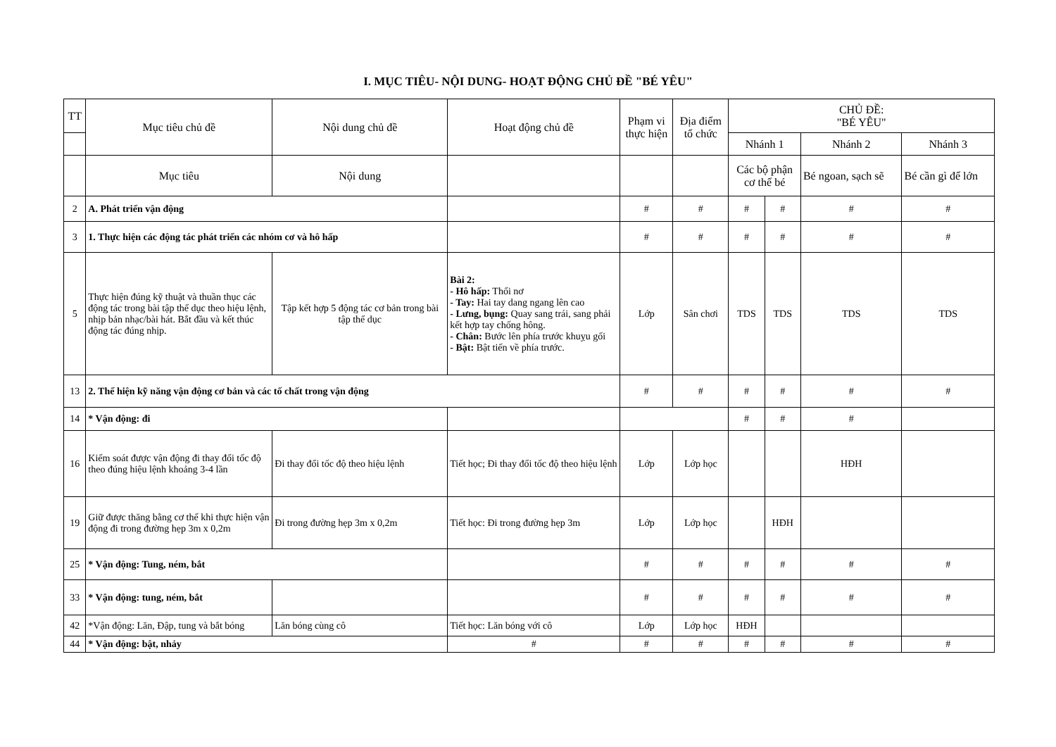I. MỤC TIÊU- NỘI DUNG- HOẠT ĐỘNG CHỦ ĐỀ "BÉ YÊU"
| TT | Mục tiêu chủ đề | Nội dung chủ đề | Hoạt động chủ đề | Phạm vi thực hiện | Địa điểm tổ chức | CHỦ ĐỀ: "BÉ YÊU" | | | |
| --- | --- | --- | --- | --- | --- | --- | --- | --- | --- |
| | | | | | | Nhánh 1 | | Nhánh 2 | Nhánh 3 |
| | Mục tiêu | Nội dung | | | | Các bộ phận cơ thể bé | | Bé ngoan, sạch sẽ | Bé cần gì để lớn |
| 2 | A. Phát triển vận động | | | # | # | # | # | # | # |
| 3 | 1. Thực hiện các động tác phát triển các nhóm cơ và hô hấp | | | # | # | # | # | # | # |
| 5 | Thực hiện đúng kỹ thuật và thuần thục các động tác trong bài tập thể dục theo hiệu lệnh, nhịp bản nhạc/bài hát. Bắt đầu và kết thúc động tác đúng nhịp. | Tập kết hợp 5 động tác cơ bản trong bài tập thể dục | Bài 2: - Hô hấp: Thổi nơ - Tay: Hai tay dang ngang lên cao - Lưng, bụng: Quay sang trái, sang phải kết hợp tay chống hông. - Chân: Bước lên phía trước khuỵu gối - Bật: Bật tiến về phía trước. | Lớp | Sân chơi | TDS | TDS | TDS | TDS |
| 13 | 2. Thể hiện kỹ năng vận động cơ bản và các tố chất trong vận động | | | # | # | # | # | # | # |
| 14 | * Vận động: đi | | | | | # | # | # | |
| 16 | Kiểm soát được vận động đi thay đổi tốc độ theo đúng hiệu lệnh khoảng 3-4 lần | Đi thay đổi tốc độ theo hiệu lệnh | Tiết học; Đi thay đổi tốc độ theo hiệu lệnh | Lớp | Lớp học | | | HĐH | |
| 19 | Giữ được thăng bằng cơ thể khi thực hiện vận động đi trong đường hẹp 3m x 0,2m | Đi trong đường hẹp 3m x 0,2m | Tiết học: Đi trong đường hẹp 3m | Lớp | Lớp học | | HĐH | | |
| 25 | * Vận động: Tung, ném, bắt | | | # | # | # | # | # | # |
| 33 | * Vận động: tung, ném, bắt | | | # | # | # | # | # | # |
| 42 | *Vận động: Lăn, Đập, tung và bắt bóng | Lăn bóng cùng cô | Tiết học: Lăn bóng với cô | Lớp | Lớp học | HĐH | | | |
| 44 | * Vận động: bật, nhảy | | # | # | # | # | # | # | # |